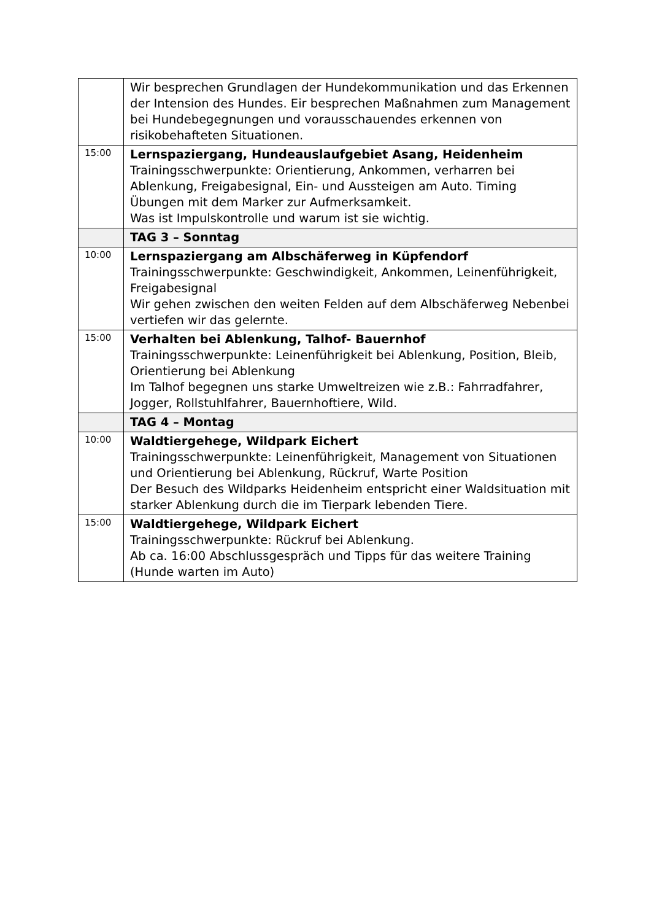| | Wir besprechen Grundlagen der Hundekommunikation und das Erkennen der Intension des Hundes. Eir besprechen Maßnahmen zum Management bei Hundebegegnungen und vorausschauendes erkennen von risikobehafteten Situationen. |
| 15:00 | Lernspaziergang, Hundeauslaufgebiet Asang, Heidenheim Trainingsschwerpunkte: Orientierung, Ankommen, verharren bei Ablenkung, Freigabesignal, Ein- und Aussteigen am Auto. Timing Übungen mit dem Marker zur Aufmerksamkeit. Was ist Impulskontrolle und warum ist sie wichtig. |
| | TAG 3 – Sonntag |
| 10:00 | Lernspaziergang am Albschäferweg in Küpfendorf Trainingsschwerpunkte: Geschwindigkeit, Ankommen, Leinenführigkeit, Freigabesignal Wir gehen zwischen den weiten Felden auf dem Albschäferweg Nebenbei vertiefen wir das gelernte. |
| 15:00 | Verhalten bei Ablenkung, Talhof- Bauernhof Trainingsschwerpunkte: Leinenführigkeit bei Ablenkung, Position, Bleib, Orientierung bei Ablenkung Im Talhof begegnen uns starke Umweltreizen wie z.B.: Fahrradfahrer, Jogger, Rollstuhlfahrer, Bauernhoftiere, Wild. |
| | TAG 4 – Montag |
| 10:00 | Waldtiergehege, Wildpark Eichert Trainingsschwerpunkte: Leinenführigkeit, Management von Situationen und Orientierung bei Ablenkung, Rückruf, Warte Position Der Besuch des Wildparks Heidenheim entspricht einer Waldsituation mit starker Ablenkung durch die im Tierpark lebenden Tiere. |
| 15:00 | Waldtiergehege, Wildpark Eichert Trainingsschwerpunkte: Rückruf bei Ablenkung. Ab ca. 16:00 Abschlussgespräch und Tipps für das weitere Training (Hunde warten im Auto) |